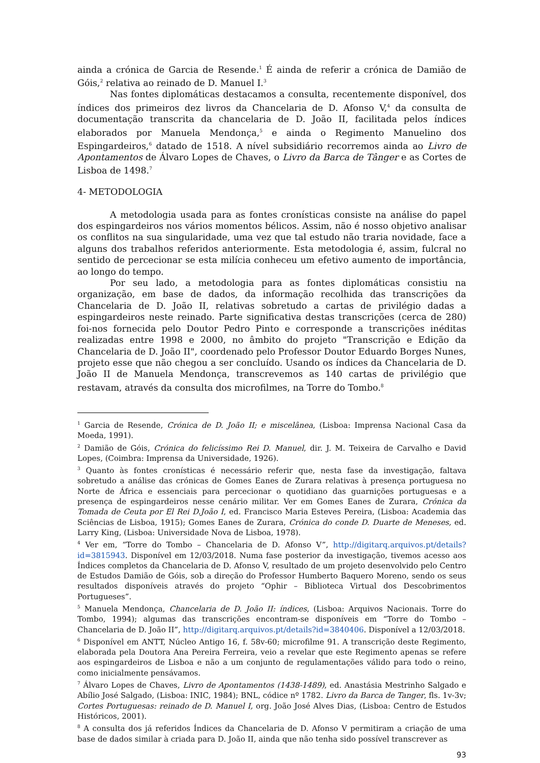ainda a crónica de Garcia de Resende.<sup>1</sup> É ainda de referir a crónica de Damião de Góis,<sup>2</sup> relativa ao reinado de D. Manuel I.<sup>3</sup>
Nas fontes diplomáticas destacamos a consulta, recentemente disponível, dos índices dos primeiros dez livros da Chancelaria de D. Afonso V,<sup>4</sup> da consulta de documentação transcrita da chancelaria de D. João II, facilitada pelos índices elaborados por Manuela Mendonça,<sup>5</sup> e ainda o Regimento Manuelino dos Espingardeiros,<sup>6</sup> datado de 1518. A nível subsidiário recorremos ainda ao Livro de Apontamentos de Álvaro Lopes de Chaves, o Livro da Barca de Tânger e as Cortes de Lisboa de 1498.<sup>7</sup>
4- METODOLOGIA
A metodologia usada para as fontes cronísticas consiste na análise do papel dos espingardeiros nos vários momentos bélicos. Assim, não é nosso objetivo analisar os conflitos na sua singularidade, uma vez que tal estudo não traria novidade, face a alguns dos trabalhos referidos anteriormente. Esta metodologia é, assim, fulcral no sentido de percecionar se esta milícia conheceu um efetivo aumento de importância, ao longo do tempo.
Por seu lado, a metodologia para as fontes diplomáticas consistiu na organização, em base de dados, da informação recolhida das transcrições da Chancelaria de D. João II, relativas sobretudo a cartas de privilégio dadas a espingardeiros neste reinado. Parte significativa destas transcrições (cerca de 280) foi-nos fornecida pelo Doutor Pedro Pinto e corresponde a transcrições inéditas realizadas entre 1998 e 2000, no âmbito do projeto "Transcrição e Edição da Chancelaria de D. João II", coordenado pelo Professor Doutor Eduardo Borges Nunes, projeto esse que não chegou a ser concluído. Usando os índices da Chancelaria de D. João II de Manuela Mendonça, transcrevemos as 140 cartas de privilégio que restavam, através da consulta dos microfilmes, na Torre do Tombo.<sup>8</sup>
<sup>1</sup> Garcia de Resende, Crónica de D. João II; e miscelânea, (Lisboa: Imprensa Nacional Casa da Moeda, 1991).
<sup>2</sup> Damião de Góis, Crónica do felicíssimo Rei D. Manuel, dir. J. M. Teixeira de Carvalho e David Lopes, (Coimbra: Imprensa da Universidade, 1926).
<sup>3</sup> Quanto às fontes cronísticas é necessário referir que, nesta fase da investigação, faltava sobretudo a análise das crónicas de Gomes Eanes de Zurara relativas à presença portuguesa no Norte de África e essenciais para percecionar o quotidiano das guarnições portuguesas e a presença de espingardeiros nesse cenário militar. Ver em Gomes Eanes de Zurara, Crónica da Tomada de Ceuta por El Rei D.João I, ed. Francisco Maria Esteves Pereira, (Lisboa: Academia das Sciências de Lisboa, 1915); Gomes Eanes de Zurara, Crónica do conde D. Duarte de Meneses, ed. Larry King, (Lisboa: Universidade Nova de Lisboa, 1978).
<sup>4</sup> Ver em, “Torre do Tombo – Chancelaria de D. Afonso V”, http://digitarq.arquivos.pt/details?id=3815943. Disponível em 12/03/2018. Numa fase posterior da investigação, tivemos acesso aos Índices completos da Chancelaria de D. Afonso V, resultado de um projeto desenvolvido pelo Centro de Estudos Damião de Góis, sob a direção do Professor Humberto Baquero Moreno, sendo os seus resultados disponíveis através do projeto “Ophir – Biblioteca Virtual dos Descobrimentos Portugueses”.
<sup>5</sup> Manuela Mendonça, Chancelaria de D. João II: índices, (Lisboa: Arquivos Nacionais. Torre do Tombo, 1994); algumas das transcrições encontram-se disponíveis em “Torre do Tombo – Chancelaria de D. João II”, http://digitarq.arquivos.pt/details?id=3840406. Disponível a 12/03/2018.
<sup>6</sup> Disponível em ANTT, Núcleo Antigo 16, f. 58v-60; microfilme 91. A transcrição deste Regimento, elaborada pela Doutora Ana Pereira Ferreira, veio a revelar que este Regimento apenas se refere aos espingardeiros de Lisboa e não a um conjunto de regulamentações válido para todo o reino, como inicialmente pensávamos.
<sup>7</sup> Álvaro Lopes de Chaves, Livro de Apontamentos (1438-1489), ed. Anastásia Mestrinho Salgado e Abílio José Salgado, (Lisboa: INIC, 1984); BNL, códice nº 1782. Livro da Barca de Tanger, fls. 1v-3v; Cortes Portuguesas: reinado de D. Manuel I, org. João José Alves Dias, (Lisboa: Centro de Estudos Históricos, 2001).
<sup>8</sup> A consulta dos já referidos Índices da Chancelaria de D. Afonso V permitiram a criação de uma base de dados similar à criada para D. João II, ainda que não tenha sido possível transcrever as
93